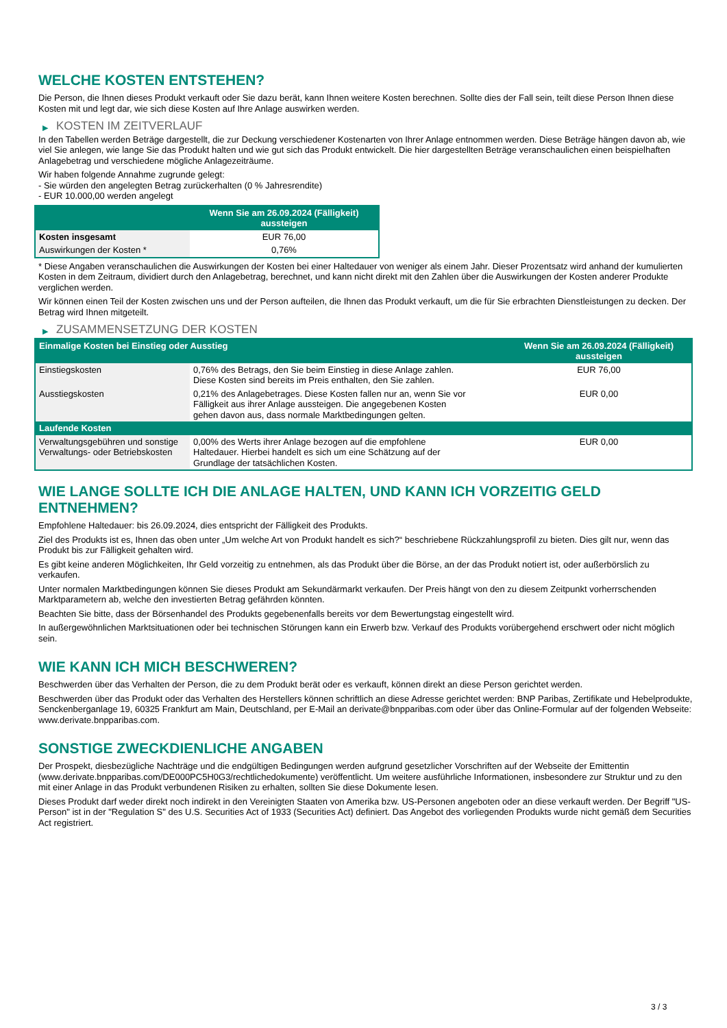WELCHE KOSTEN ENTSTEHEN?
Die Person, die Ihnen dieses Produkt verkauft oder Sie dazu berät, kann Ihnen weitere Kosten berechnen. Sollte dies der Fall sein, teilt diese Person Ihnen diese Kosten mit und legt dar, wie sich diese Kosten auf Ihre Anlage auswirken werden.
▶ KOSTEN IM ZEITVERLAUF
In den Tabellen werden Beträge dargestellt, die zur Deckung verschiedener Kostenarten von Ihrer Anlage entnommen werden. Diese Beträge hängen davon ab, wie viel Sie anlegen, wie lange Sie das Produkt halten und wie gut sich das Produkt entwickelt. Die hier dargestellten Beträge veranschaulichen einen beispielhaften Anlagebetrag und verschiedene mögliche Anlagezeiträume.
Wir haben folgende Annahme zugrunde gelegt:
- Sie würden den angelegten Betrag zurückerhalten (0 % Jahresrendite)
- EUR 10.000,00 werden angelegt
| | Wenn Sie am 26.09.2024 (Fälligkeit) aussteigen |
| --- | --- |
| Kosten insgesamt | EUR 76,00 |
| Auswirkungen der Kosten * | 0,76% |
* Diese Angaben veranschaulichen die Auswirkungen der Kosten bei einer Haltedauer von weniger als einem Jahr. Dieser Prozentsatz wird anhand der kumulierten Kosten in dem Zeitraum, dividiert durch den Anlagebetrag, berechnet, und kann nicht direkt mit den Zahlen über die Auswirkungen der Kosten anderer Produkte verglichen werden.
Wir können einen Teil der Kosten zwischen uns und der Person aufteilen, die Ihnen das Produkt verkauft, um die für Sie erbrachten Dienstleistungen zu decken. Der Betrag wird Ihnen mitgeteilt.
▶ ZUSAMMENSETZUNG DER KOSTEN
| Einmalige Kosten bei Einstieg oder Ausstieg | | Wenn Sie am 26.09.2024 (Fälligkeit) aussteigen |
| --- | --- | --- |
| Einstiegskosten | 0,76% des Betrags, den Sie beim Einstieg in diese Anlage zahlen. Diese Kosten sind bereits im Preis enthalten, den Sie zahlen. | EUR 76,00 |
| Ausstiegskosten | 0,21% des Anlagebetrages. Diese Kosten fallen nur an, wenn Sie vor Fälligkeit aus ihrer Anlage aussteigen. Die angegebenen Kosten gehen davon aus, dass normale Marktbedingungen gelten. | EUR 0,00 |
| Laufende Kosten | | |
| Verwaltungsgebühren und sonstige Verwaltungs- oder Betriebskosten | 0,00% des Werts ihrer Anlage bezogen auf die empfohlene Haltedauer. Hierbei handelt es sich um eine Schätzung auf der Grundlage der tatsächlichen Kosten. | EUR 0,00 |
WIE LANGE SOLLTE ICH DIE ANLAGE HALTEN, UND KANN ICH VORZEITIG GELD ENTNEHMEN?
Empfohlene Haltedauer: bis 26.09.2024, dies entspricht der Fälligkeit des Produkts.
Ziel des Produkts ist es, Ihnen das oben unter „Um welche Art von Produkt handelt es sich?“ beschriebene Rückzahlungsprofil zu bieten. Dies gilt nur, wenn das Produkt bis zur Fälligkeit gehalten wird.
Es gibt keine anderen Möglichkeiten, Ihr Geld vorzeitig zu entnehmen, als das Produkt über die Börse, an der das Produkt notiert ist, oder außerbörslich zu verkaufen.
Unter normalen Marktbedingungen können Sie dieses Produkt am Sekundärmarkt verkaufen. Der Preis hängt von den zu diesem Zeitpunkt vorherrschenden Marktparametern ab, welche den investierten Betrag gefährden könnten.
Beachten Sie bitte, dass der Börsenhandel des Produkts gegebenenfalls bereits vor dem Bewertungstag eingestellt wird.
In außergewöhnlichen Marktsituationen oder bei technischen Störungen kann ein Erwerb bzw. Verkauf des Produkts vorübergehend erschwert oder nicht möglich sein.
WIE KANN ICH MICH BESCHWEREN?
Beschwerden über das Verhalten der Person, die zu dem Produkt berät oder es verkauft, können direkt an diese Person gerichtet werden.
Beschwerden über das Produkt oder das Verhalten des Herstellers können schriftlich an diese Adresse gerichtet werden: BNP Paribas, Zertifikate und Hebelprodukte, Senckenberganlage 19, 60325 Frankfurt am Main, Deutschland, per E-Mail an derivate@bnpparibas.com oder über das Online-Formular auf der folgenden Webseite: www.derivate.bnpparibas.com.
SONSTIGE ZWECKDIENLICHE ANGABEN
Der Prospekt, diesbezügliche Nachträge und die endgültigen Bedingungen werden aufgrund gesetzlicher Vorschriften auf der Webseite der Emittentin (www.derivate.bnpparibas.com/DE000PC5H0G3/rechtlichedokumente) veröffentlicht. Um weitere ausführliche Informationen, insbesondere zur Struktur und zu den mit einer Anlage in das Produkt verbundenen Risiken zu erhalten, sollten Sie diese Dokumente lesen.
Dieses Produkt darf weder direkt noch indirekt in den Vereinigten Staaten von Amerika bzw. US-Personen angeboten oder an diese verkauft werden. Der Begriff "US-Person" ist in der "Regulation S" des U.S. Securities Act of 1933 (Securities Act) definiert. Das Angebot des vorliegenden Produkts wurde nicht gemäß dem Securities Act registriert.
3 / 3